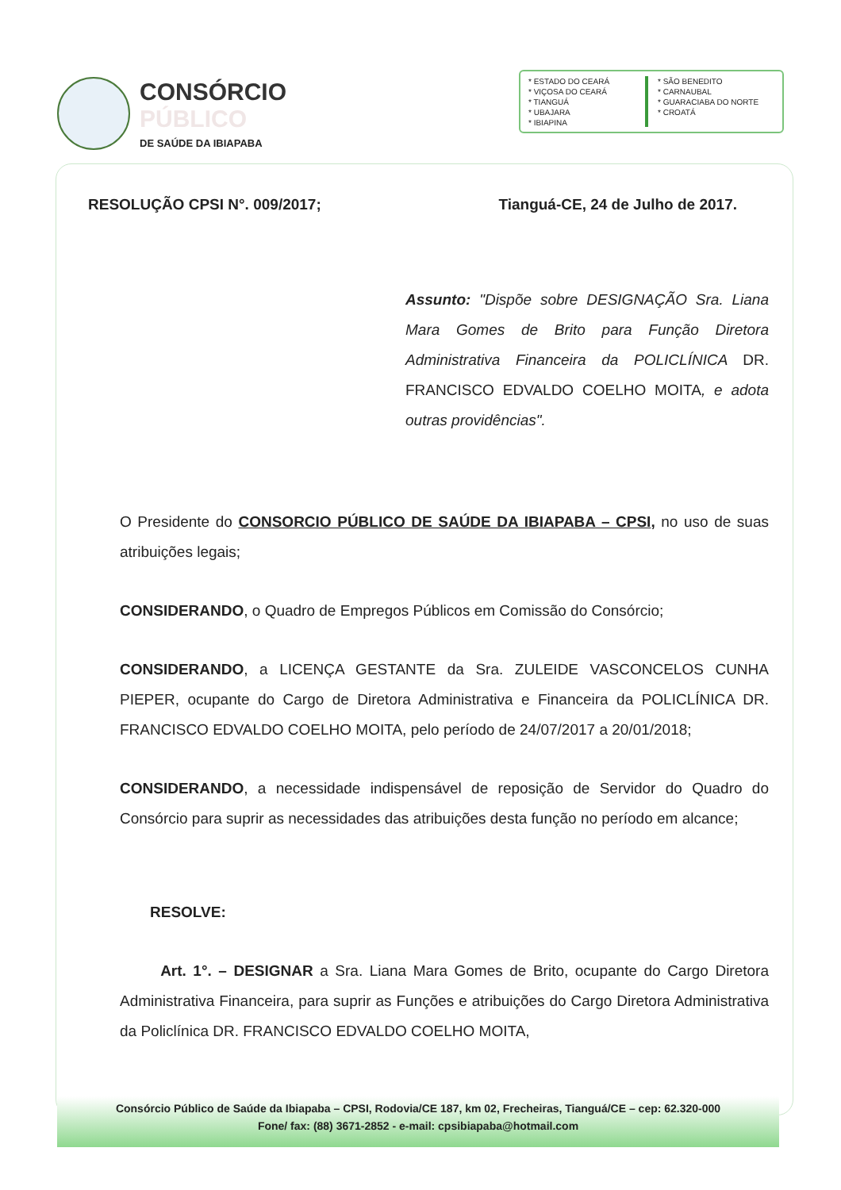CONSÓRCIO
PÚBLICO
DE SAÚDE DA IBIAPABA
* ESTADO DO CEARÁ
* VIÇOSA DO CEARÁ
* TIANGUÁ
* UBAJARA
* IBIAPINA
* SÃO BENEDITO
* CARNAUBAL
* GUARACIABA DO NORTE
* CROATÁ
RESOLUÇÃO CPSI N°. 009/2017; Tianguá-CE, 24 de Julho de 2017.
Assunto: "Dispõe sobre DESIGNAÇÃO Sra. Liana Mara Gomes de Brito para Função Diretora Administrativa Financeira da POLICLÍNICA DR. FRANCISCO EDVALDO COELHO MOITA, e adota outras providências".
O Presidente do CONSORCIO PÚBLICO DE SAÚDE DA IBIAPABA – CPSI, no uso de suas atribuições legais;
CONSIDERANDO, o Quadro de Empregos Públicos em Comissão do Consórcio;
CONSIDERANDO, a LICENÇA GESTANTE da Sra. ZULEIDE VASCONCELOS CUNHA PIEPER, ocupante do Cargo de Diretora Administrativa e Financeira da POLICLÍNICA DR. FRANCISCO EDVALDO COELHO MOITA, pelo período de 24/07/2017 a 20/01/2018;
CONSIDERANDO, a necessidade indispensável de reposição de Servidor do Quadro do Consórcio para suprir as necessidades das atribuições desta função no período em alcance;
RESOLVE:
Art. 1°. – DESIGNAR a Sra. Liana Mara Gomes de Brito, ocupante do Cargo Diretora Administrativa Financeira, para suprir as Funções e atribuições do Cargo Diretora Administrativa da Policlínica DR. FRANCISCO EDVALDO COELHO MOITA,
Consórcio Público de Saúde da Ibiapaba – CPSI, Rodovia/CE 187, km 02, Frecheiras, Tianguá/CE – cep: 62.320-000
Fone/ fax: (88) 3671-2852 - e-mail: cpsibiapaba@hotmail.com